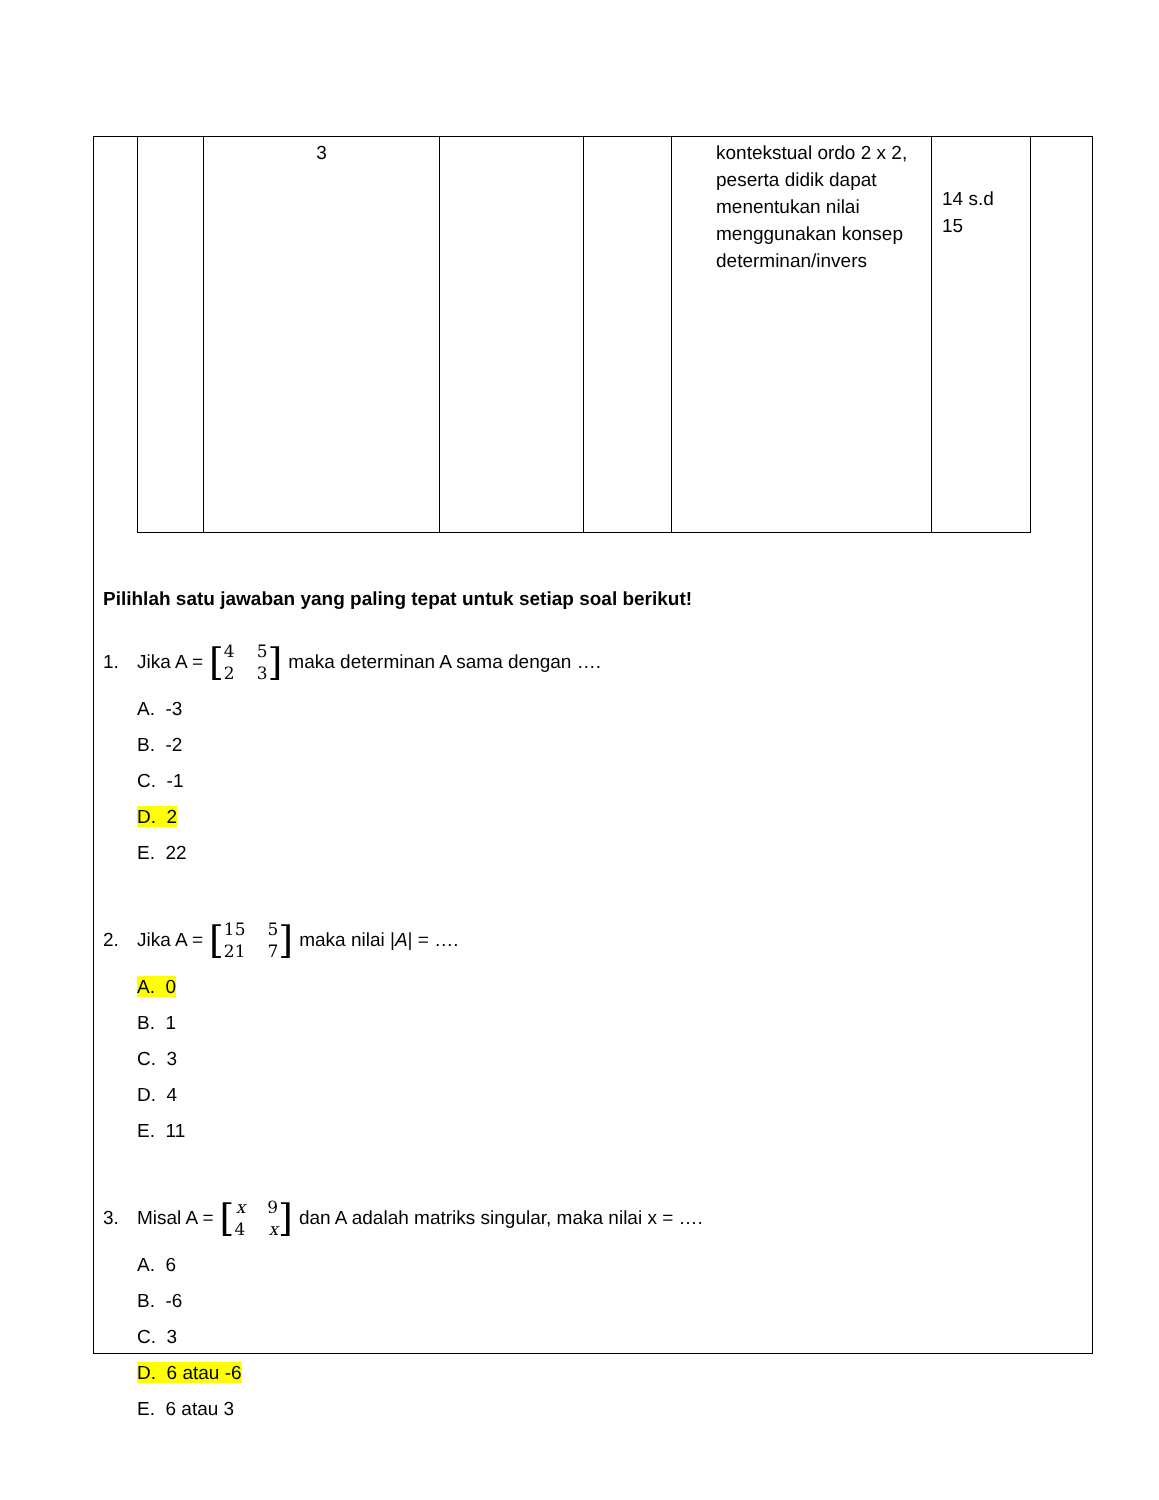| | 3 | | | kontekstual ordo 2 x 2, peserta didik dapat menentukan nilai menggunakan konsep determinan/invers | 14 s.d 15 |
Pilihlah satu jawaban yang paling tepat untuk setiap soal berikut!
1. Jika A = [4523] maka determinan A sama dengan ….
A. -3
B. -2
C. -1
D. 2
E. 22
2. Jika A = [15 5 21 7] maka nilai | A | = ….
A. 0
B. 1
C. 3
D. 4
E. 11
3. Misal A = [x 94 x] dan A adalah matriks singular, maka nilai x = ….
A. 6
B. -6
C. 3
D. 6 atau -6
E. 6 atau 3